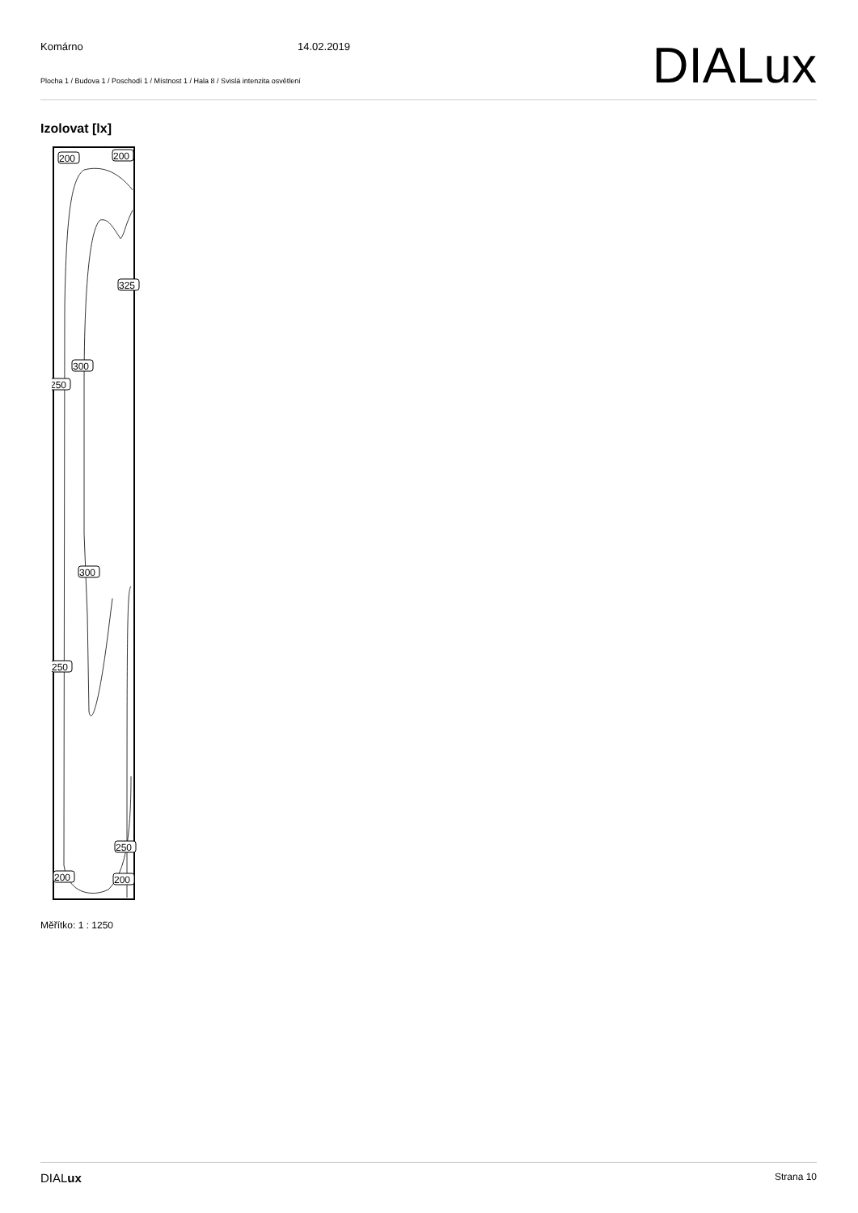Komárno 14.02.2019
DIALux
Plocha 1 / Budova 1 / Poschodí 1 / Místnost 1 / Hala 8 / Svislá intenzita osvětlení
Izolovat [lx]
200
200
325
300
250
300
250
250
200
200
Měřítko: 1 : 1250
DIALux Strana 10